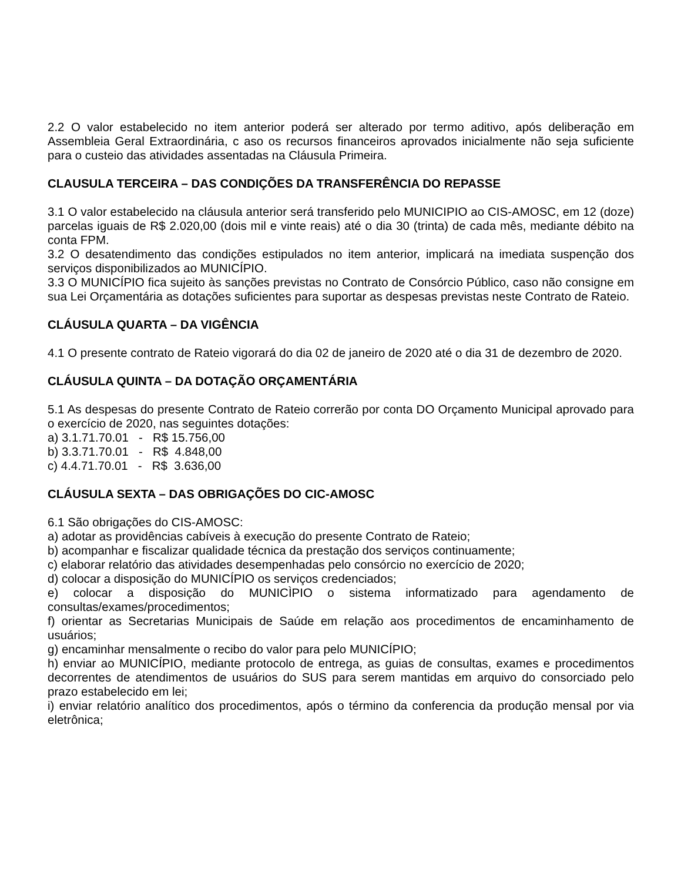2.2 O valor estabelecido no item anterior poderá ser alterado por termo aditivo, após deliberação em Assembleia Geral Extraordinária, c aso os recursos financeiros aprovados inicialmente não seja suficiente para o custeio das atividades assentadas na Cláusula Primeira.
CLAUSULA TERCEIRA – DAS CONDIÇÕES DA TRANSFERÊNCIA DO REPASSE
3.1 O valor estabelecido na cláusula anterior será transferido pelo MUNICIPIO ao CIS-AMOSC, em 12 (doze) parcelas iguais de R$ 2.020,00 (dois mil e vinte reais) até o dia 30 (trinta) de cada mês, mediante débito na conta FPM.
3.2 O desatendimento das condições estipulados no item anterior, implicará na imediata suspenção dos serviços disponibilizados ao MUNICÍPIO.
3.3 O MUNICÍPIO fica sujeito às sanções previstas no Contrato de Consórcio Público, caso não consigne em sua Lei Orçamentária as dotações suficientes para suportar as despesas previstas neste Contrato de Rateio.
CLÁUSULA QUARTA – DA VIGÊNCIA
4.1 O presente contrato de Rateio vigorará do dia 02 de janeiro de 2020 até o dia 31 de dezembro de 2020.
CLÁUSULA QUINTA – DA DOTAÇÃO ORÇAMENTÁRIA
5.1 As despesas do presente Contrato de Rateio correrão por conta DO Orçamento Municipal aprovado para o exercício de 2020, nas seguintes dotações:
a) 3.1.71.70.01 - R$ 15.756,00
b) 3.3.71.70.01 - R$ 4.848,00
c) 4.4.71.70.01 - R$ 3.636,00
CLÁUSULA SEXTA – DAS OBRIGAÇÕES DO CIC-AMOSC
6.1 São obrigações do CIS-AMOSC:
a) adotar as providências cabíveis à execução do presente Contrato de Rateio;
b) acompanhar e fiscalizar qualidade técnica da prestação dos serviços continuamente;
c) elaborar relatório das atividades desempenhadas pelo consórcio no exercício de 2020;
d) colocar a disposição do MUNICÍPIO os serviços credenciados;
e) colocar a disposição do MUNICÌPIO o sistema informatizado para agendamento de consultas/exames/procedimentos;
f) orientar as Secretarias Municipais de Saúde em relação aos procedimentos de encaminhamento de usuários;
g) encaminhar mensalmente o recibo do valor para pelo MUNICÍPIO;
h) enviar ao MUNICÍPIO, mediante protocolo de entrega, as guias de consultas, exames e procedimentos decorrentes de atendimentos de usuários do SUS para serem mantidas em arquivo do consorciado pelo prazo estabelecido em lei;
i) enviar relatório analítico dos procedimentos, após o término da conferencia da produção mensal por via eletrônica;